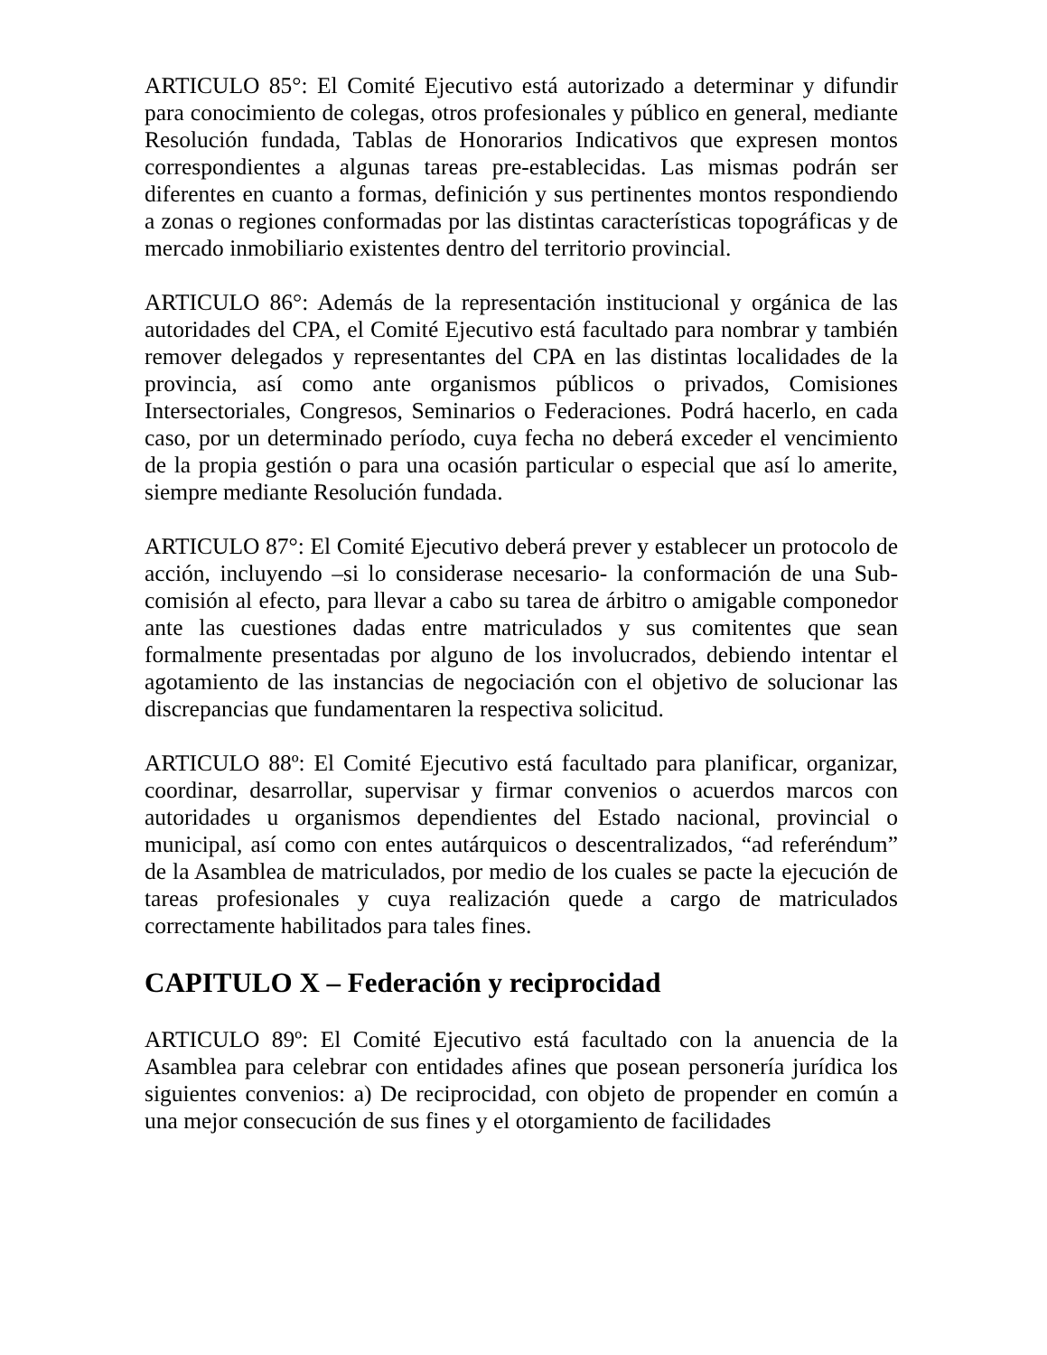ARTICULO 85°: El Comité Ejecutivo está autorizado a determinar y difundir para conocimiento de colegas, otros profesionales y público en general, mediante Resolución fundada, Tablas de Honorarios Indicativos que expresen montos correspondientes a algunas tareas pre-establecidas. Las mismas podrán ser diferentes en cuanto a formas, definición y sus pertinentes montos respondiendo a zonas o regiones conformadas por las distintas características topográficas y de mercado inmobiliario existentes dentro del territorio provincial.
ARTICULO 86°: Además de la representación institucional y orgánica de las autoridades del CPA, el Comité Ejecutivo está facultado para nombrar y también remover delegados y representantes del CPA en las distintas localidades de la provincia, así como ante organismos públicos o privados, Comisiones Intersectoriales, Congresos, Seminarios o Federaciones. Podrá hacerlo, en cada caso, por un determinado período, cuya fecha no deberá exceder el vencimiento de la propia gestión o para una ocasión particular o especial que así lo amerite, siempre mediante Resolución fundada.
ARTICULO 87°: El Comité Ejecutivo deberá prever y establecer un protocolo de acción, incluyendo –si lo considerase necesario- la conformación de una Sub-comisión al efecto, para llevar a cabo su tarea de árbitro o amigable componedor ante las cuestiones dadas entre matriculados y sus comitentes que sean formalmente presentadas por alguno de los involucrados, debiendo intentar el agotamiento de las instancias de negociación con el objetivo de solucionar las discrepancias que fundamentaren la respectiva solicitud.
ARTICULO 88º: El Comité Ejecutivo está facultado para planificar, organizar, coordinar, desarrollar, supervisar y firmar convenios o acuerdos marcos con autoridades u organismos dependientes del Estado nacional, provincial o municipal, así como con entes autárquicos o descentralizados, “ad referéndum” de la Asamblea de matriculados, por medio de los cuales se pacte la ejecución de tareas profesionales y cuya realización quede a cargo de matriculados correctamente habilitados para tales fines.
CAPITULO X – Federación y reciprocidad
ARTICULO 89º: El Comité Ejecutivo está facultado con la anuencia de la Asamblea para celebrar con entidades afines que posean personería jurídica los siguientes convenios: a) De reciprocidad, con objeto de propender en común a una mejor consecución de sus fines y el otorgamiento de facilidades